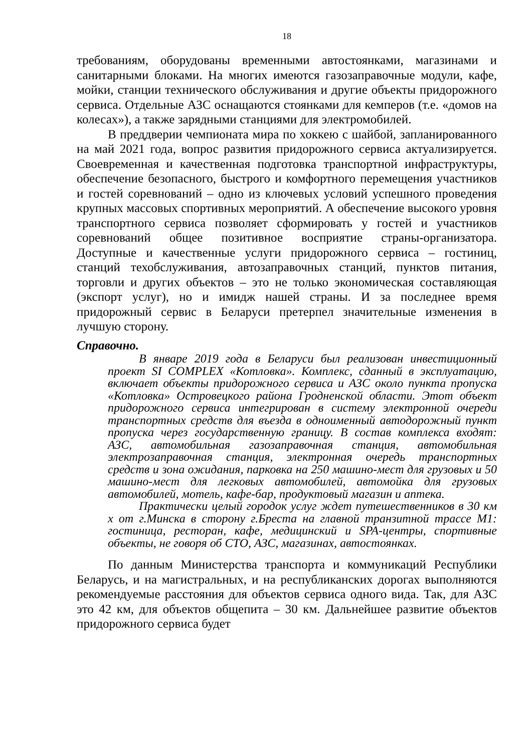18
требованиям, оборудованы временными автостоянками, магазинами и санитарными блоками. На многих имеются газозаправочные модули, кафе, мойки, станции технического обслуживания и другие объекты придорожного сервиса. Отдельные АЗС оснащаются стоянками для кемперов (т.е. «домов на колесах»), а также зарядными станциями для электромобилей.
В преддверии чемпионата мира по хоккею с шайбой, запланированного на май 2021 года, вопрос развития придорожного сервиса актуализируется. Своевременная и качественная подготовка транспортной инфраструктуры, обеспечение безопасного, быстрого и комфортного перемещения участников и гостей соревнований – одно из ключевых условий успешного проведения крупных массовых спортивных мероприятий. А обеспечение высокого уровня транспортного сервиса позволяет сформировать у гостей и участников соревнований общее позитивное восприятие страны-организатора. Доступные и качественные услуги придорожного сервиса – гостиниц, станций техобслуживания, автозаправочных станций, пунктов питания, торговли и других объектов – это не только экономическая составляющая (экспорт услуг), но и имидж нашей страны. И за последнее время придорожный сервис в Беларуси претерпел значительные изменения в лучшую сторону.
Справочно.
В январе 2019 года в Беларуси был реализован инвестиционный проект SI COMPLEX «Котловка». Комплекс, сданный в эксплуатацию, включает объекты придорожного сервиса и АЗС около пункта пропуска «Котловка» Островецкого района Гродненской области. Этот объект придорожного сервиса интегрирован в систему электронной очереди транспортных средств для въезда в одноименный автодорожный пункт пропуска через государственную границу. В состав комплекса входят: АЗС, автомобильная газозаправочная станция, автомобильная электрозаправочная станция, электронная очередь транспортных средств и зона ожидания, парковка на 250 машино-мест для грузовых и 50 машино-мест для легковых автомобилей, автомойка для грузовых автомобилей, мотель, кафе-бар, продуктовый магазин и аптека.
Практически целый городок услуг ждет путешественников в 30 км х от г.Минска в сторону г.Бреста на главной транзитной трассе М1: гостиница, ресторан, кафе, медицинский и SPA-центры, спортивные объекты, не говоря об СТО, АЗС, магазинах, автостоянках.
По данным Министерства транспорта и коммуникаций Республики Беларусь, и на магистральных, и на республиканских дорогах выполняются рекомендуемые расстояния для объектов сервиса одного вида. Так, для АЗС это 42 км, для объектов общепита – 30 км. Дальнейшее развитие объектов придорожного сервиса будет